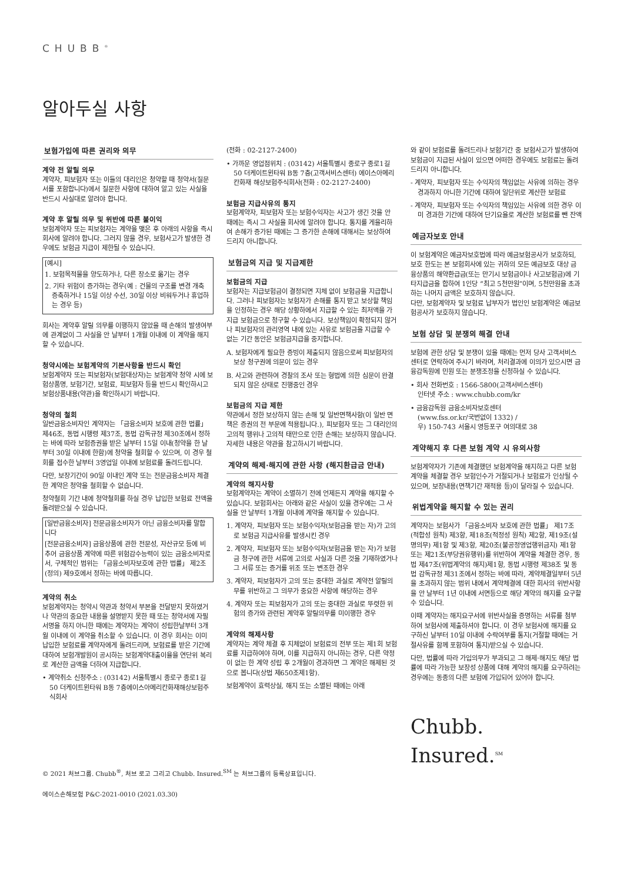CHUBB<sup>®</sup>
알아두실 사항
보험가입에 따른 권리와 의무
계약 전 알릴 의무
계약자, 피보험자 또는 이들의 대리인은 청약할 때 청약서(질문서를 포함합니다)에서 질문한 사항에 대하여 알고 있는 사실을 반드시 사실대로 알려야 합니다.
계약 후 알릴 의무 및 위반에 따른 불이익
보험계약자 또는 피보험자는 계약을 맺은 후 아래의 사항을 즉시 회사에 알려야 합니다. 그러지 않을 경우, 보험사고가 발생한 경우에도 보험금 지급이 제한될 수 있습니다.
[예시]
1. 보험목적물을 양도하거나, 다른 장소로 옮기는 경우
2. 기타 위험이 증가하는 경우(예 : 건물의 구조를 변경 개축 증축하거나 15일 이상 수선, 30일 이상 비워두거나 휴업하는 경우 등)
회사는 계약후 알릴 의무를 이행하지 않았을 때 손해의 발생여부에 관계없이 그 사실을 안 날부터 1개월 이내에 이 계약을 해지할 수 있습니다.
청약시에는 보험계약의 기본사항을 반드시 확인
보험계약자 또는 피보험자(보험대상자)는 보험계약 청약 시에 보험상품명, 보험기간, 보험료, 피보험자 등을 반드시 확인하시고 보험상품내용(약관)을 확인하시기 바랍니다.
청약의 철회
일반금융소비자인 계약자는 「금융소비자 보호에 관한 법률」 제46조, 동법 시행령 제37조, 동법 감독규정 제30조에서 정하는 바에 따라 보험증권을 받은 날부터 15일 이내(청약을 한 날부터 30일 이내에 한함)에 청약을 철회할 수 있으며, 이 경우 철회를 접수한 날부터 3영업일 이내에 보험료를 돌려드립니다.
다만, 보장기간이 90일 이내인 계약 또는 전문금융소비자 체결한 계약은 청약을 철회할 수 없습니다.
청약철회 기간 내에 청약철회를 하실 경우 납입한 보험료 전액을 돌려받으실 수 있습니다.
[일반금융소비자] 전문금융소비자가 아닌 금융소비자를 말합니다
[전문금융소비자] 금융상품에 관한 전문성, 자산규모 등에 비추어 금융상품 계약에 따른 위험감수능력이 있는 금융소비자로서, 구체적인 범위는 「금융소비자보호에 관한 법률」 제2조(정의) 제9호에서 정하는 바에 따릅니다.
계약의 취소
보험계약자는 청약시 약관과 청약서 부본을 전달받지 못하였거나 약관의 중요한 내용을 설명받지 못한 때 또는 청약서에 자필서명을 하지 아니한 때에는 계약자는 계약이 성립한날부터 3개월 이내에 이 계약을 취소할 수 있습니다. 이 경우 회사는 이미 납입한 보험료를 계약자에게 돌려드리며, 보험료를 받은 기간에 대하여 보험개발원이 공시하는 보험계약대출이율을 연단위 복리로 계산한 금액을 더하여 지급합니다.
• 계약취소 신청주소 : (03142) 서울특별시 종로구 종로1길 50 더케이트윈타워 B동 7층에이스아메리칸화재해상보험주식회사
(전화 : 02-2127-2400)
• 가까운 영업점위치 : (03142) 서울특별시 종로구 종로1길 50 더케이트윈타워 B동 7층(고객서비스센터) 에이스아메리칸화재 해상보험주식회사(전화 : 02-2127-2400)
보험금 지급사유의 통지
보험계약자, 피보험자 또는 보험수익자는 사고가 생긴 것을 안 때에는 즉시 그 사실을 회사에 알려야 합니다. 통지를 게을리하여 손해가 증가된 때에는 그 증가한 손해에 대해서는 보상하여 드리지 아니합니다.
보험금의 지급 및 지급제한
보험금의 지급
보험자는 지급보험금이 결정되면 지체 없이 보험금을 지급합니다. 그러나 피보험자는 보험자가 손해를 통지 받고 보상할 책임을 인정하는 경우 해당 상황하에서 지급할 수 있는 최저액을 가지급 보험금으로 청구할 수 있습니다. 보상책임이 확정되지 않거나 피보험자의 관리영역 내에 있는 사유로 보험금을 지급할 수 없는 기간 동안은 보험금지급을 중지합니다.
A. 보험자에게 필요한 증빙이 제출되지 않음으로써 피보험자의 보상 청구권에 의문이 있는 경우
B. 사고와 관련하여 경찰의 조사 또는 형법에 의한 심문이 완결되지 않은 상태로 진행중인 경우
보험금의 지급 제한
약관에서 정한 보상하지 않는 손해 및 일반면책사항(이 일반 면책은 증권의 전 부문에 적용됩니다.), 피보험자 또는 그 대리인의 고의적 행위나 고의적 태만으로 인한 손해는 보상하지 않습니다. 자세한 내용은 약관을 참고하시기 바랍니다.
계약의 해제·해지에 관한 사항 (해지환급금 안내)
계약의 해지사항
보험계약자는 계약이 소멸하기 전에 언제든지 계약을 해지할 수 있습니다. 보험회사는 아래와 같은 사실이 있을 경우에는 그 사실을 안 날부터 1개월 이내에 계약을 해지할 수 있습니다.
1. 계약자, 피보험자 또는 보험수익자(보험금을 받는 자)가 고의로 보험금 지급사유를 발생시킨 경우
2. 계약자, 피보험자 또는 보험수익자(보험금을 받는 자)가 보험금 청구에 관한 서류에 고의로 사실과 다른 것을 기재하였거나 그 서류 또는 증거를 위조 또는 변조한 경우
3. 계약자, 피보험자가 고의 또는 중대한 과실로 계약전 알릴의무를 위반하고 그 의무가 중요한 사항에 해당하는 경우
4. 계약자 또는 피보험자가 고의 또는 중대한 과실로 뚜렷한 위험의 증가와 관련된 계약후 알릴의무를 미이행한 경우
계약의 해제사항
계약자는 계약 체결 후 지체없이 보험료의 전부 또는 제1회 보험료를 지급하여야 하며, 이를 지급하지 아니하는 경우, 다른 약정이 없는 한 계약 성립 후 2개월이 경과하면 그 계약은 해제된 것으로 봅니다(상법 제650조제1항).
보험계약이 효력상실, 해지 또는 소멸된 때에는 아래
와 같이 보험료를 돌려드리나 보험기간 중 보험사고가 발생하여 보험금이 지급된 사실이 있으면 어떠한 경우에도 보험료는 돌려드리지 아니합니다.
- 계약자, 피보험자 또는 수익자의 책임없는 사유에 의하는 경우 경과하지 아니한 기간에 대하여 일단위로 계산한 보험료
- 계약자, 피보험자 또는 수익자의 책임있는 사유에 의한 경우 이미 경과한 기간에 대하여 단기요율로 계산한 보험료를 뺀 잔액
예금자보호 안내
이 보험계약은 예금자보호법에 따라 예금보험공사가 보호하되, 보호 한도는 본 보험회사에 있는 귀하의 모든 예금보호 대상 금융상품의 해약환급금(또는 만기시 보험금이나 사고보험금)에 기타지급금을 합하여 1인당 “최고 5천만원”이며, 5천만원을 초과하는 나머지 금액은 보호하지 않습니다.
다만, 보험계약자 및 보험료 납부자가 법인인 보험계약은 예금보험공사가 보호하지 않습니다.
보험 상담 및 분쟁의 해결 안내
보험에 관한 상담 및 분쟁이 있을 때에는 먼저 당사 고객서비스센터로 연락하여 주시기 바라며, 처리결과에 이의가 있으시면 금융감독원에 민원 또는 분쟁조정을 신청하실 수 있습니다.
• 회사 전화번호 : 1566-5800(고객서비스센터)
인터넷 주소 : www.chubb.com/kr
• 금융감독원 금융소비자보호센터
(www.fss.or.kr/국번없이 1332) /
우) 150-743 서울시 영등포구 여의대로 38
계약해지 후 다른 보험 계약 시 유의사항
보험계약자가 기존에 체결했던 보험계약을 해지하고 다른 보험계약을 체결할 경우 보험인수가 거절되거나 보험료가 인상될 수 있으며, 보장내용(면책기간 재적용 등)이 달라질 수 있습니다.
위법계약을 해지할 수 있는 권리
계약자는 보험사가 「금융소비자 보호에 관한 법률」 제17조(적합성 원칙) 제3항, 제18조(적정성 원칙) 제2항, 제19조(설명의무) 제1항 및 제3항, 제20조(불공정영업행위금지) 제1항 또는 제21조(부당권유행위)를 위반하여 계약을 체결한 경우, 동법 제47조(위법계약의 해지)제1항, 동법 시행령 제38조 및 동법 감독규정 제31조에서 정하는 바에 따라, 계약체결일부터 5년을 초과하지 않는 범위 내에서 계약체결에 대한 회사의 위반사항을 안 날부터 1년 이내에 서면등으로 해당 계약의 해지를 요구할 수 있습니다.
이때 계약자는 해지요구서에 위반사실을 증명하는 서류를 첨부하여 보험사에 제출하셔야 합니다. 이 경우 보험사에 해지를 요구하신 날부터 10일 이내에 수락여부를 통지(거절할 때에는 거절사유를 함께 포함하여 통지)받으실 수 있습니다.
다만, 법률에 따라 가입의무가 부과되고 그 해제·해지도 해당 법률에 따라 가능한 보장성 상품에 대해 계약의 해지를 요구하려는 경우에는 동종의 다른 보험에 가입되어 있어야 합니다.
Chubb. Insured.<sup>SM</sup>
© 2021 처브그룹. Chubb<sup>®</sup>, 처브 로고 그리고 Chubb. Insured.<sup>SM</sup> 는 처브그룹의 등록상표입니다.
에이스손해보험 P&C-2021-0010 (2021.03.30)